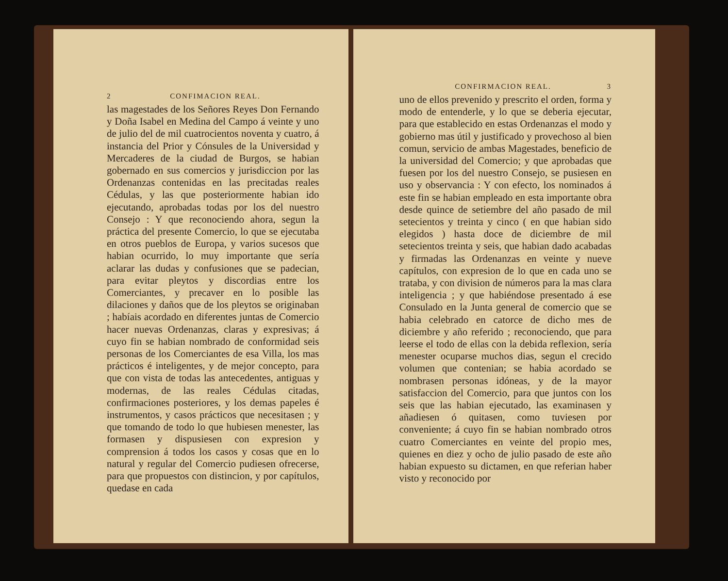2 CONFIMACION REAL.
las magestades de los Señores Reyes Don Fernando y Doña Isabel en Medina del Campo á veinte y uno de julio del de mil cuatrocientos noventa y cuatro, á instancia del Prior y Cónsules de la Universidad y Mercaderes de la ciudad de Burgos, se habian gobernado en sus comercios y jurisdiccion por las Ordenanzas contenidas en las precitadas reales Cédulas, y las que posteriormente habian ido ejecutando, aprobadas todas por los del nuestro Consejo : Y que reconociendo ahora, segun la práctica del presente Comercio, lo que se ejecutaba en otros pueblos de Europa, y varios sucesos que habian ocurrido, lo muy importante que sería aclarar las dudas y confusiones que se padecian, para evitar pleytos y discordias entre los Comerciantes, y precaver en lo posible las dilaciones y daños que de los pleytos se originaban ; habíais acordado en diferentes juntas de Comercio hacer nuevas Ordenanzas, claras y expresivas; á cuyo fin se habian nombrado de conformidad seis personas de los Comerciantes de esa Villa, los mas prácticos é inteligentes, y de mejor concepto, para que con vista de todas las antecedentes, antiguas y modernas, de las reales Cédulas citadas, confirmaciones posteriores, y los demas papeles é instrumentos, y casos prácticos que necesitasen ; y que tomando de todo lo que hubiesen menester, las formasen y dispusiesen con expresion y comprension á todos los casos y cosas que en lo natural y regular del Comercio pudiesen ofrecerse, para que propuestos con distincion, y por capítulos, quedase en cada
CONFIRMACION REAL. 3
uno de ellos prevenido y prescrito el orden, forma y modo de entenderle, y lo que se deberia ejecutar, para que establecido en estas Ordenanzas el modo y gobierno mas útil y justificado y provechoso al bien comun, servicio de ambas Magestades, beneficio de la universidad del Comercio; y que aprobadas que fuesen por los del nuestro Consejo, se pusiesen en uso y observancia : Y con efecto, los nominados á este fin se habian empleado en esta importante obra desde quince de setiembre del año pasado de mil setecientos y treinta y cinco ( en que habian sido elegidos ) hasta doce de diciembre de mil setecientos treinta y seis, que habian dado acabadas y firmadas las Ordenanzas en veinte y nueve capítulos, con expresion de lo que en cada uno se trataba, y con division de números para la mas clara inteligencia ; y que habiéndose presentado á ese Consulado en la Junta general de comercio que se habia celebrado en catorce de dicho mes de diciembre y año referido ; reconociendo, que para leerse el todo de ellas con la debida reflexion, sería menester ocuparse muchos dias, segun el crecido volumen que contenian; se habia acordado se nombrasen personas idóneas, y de la mayor satisfaccion del Comercio, para que juntos con los seis que las habian ejecutado, las examinasen y añadiesen ó quitasen, como tuviesen por conveniente; á cuyo fin se habian nombrado otros cuatro Comerciantes en veinte del propio mes, quienes en diez y ocho de julio pasado de este año habian expuesto su dictamen, en que referian haber visto y reconocido por